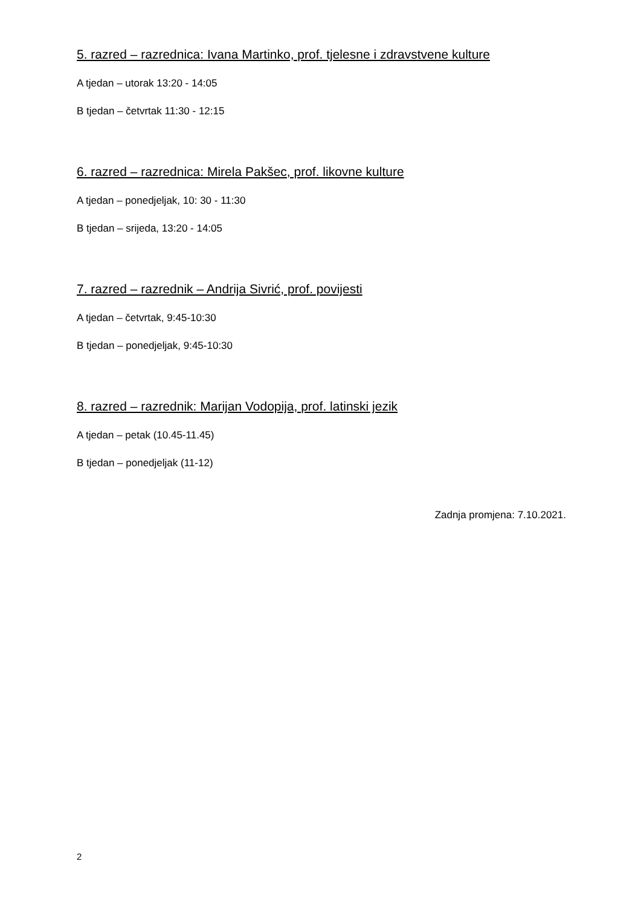5. razred – razrednica: Ivana Martinko, prof. tjelesne i zdravstvene kulture
A tjedan – utorak 13:20 - 14:05
B tjedan – četvrtak 11:30 - 12:15
6. razred – razrednica: Mirela Pakšec, prof. likovne kulture
A tjedan – ponedjeljak, 10: 30 - 11:30
B tjedan – srijeda, 13:20 - 14:05
7. razred – razrednik – Andrija Sivrić, prof. povijesti
A tjedan – četvrtak, 9:45-10:30
B tjedan – ponedjeljak, 9:45-10:30
8. razred – razrednik: Marijan Vodopija, prof. latinski jezik
A tjedan – petak (10.45-11.45)
B tjedan – ponedjeljak (11-12)
Zadnja promjena: 7.10.2021.
2